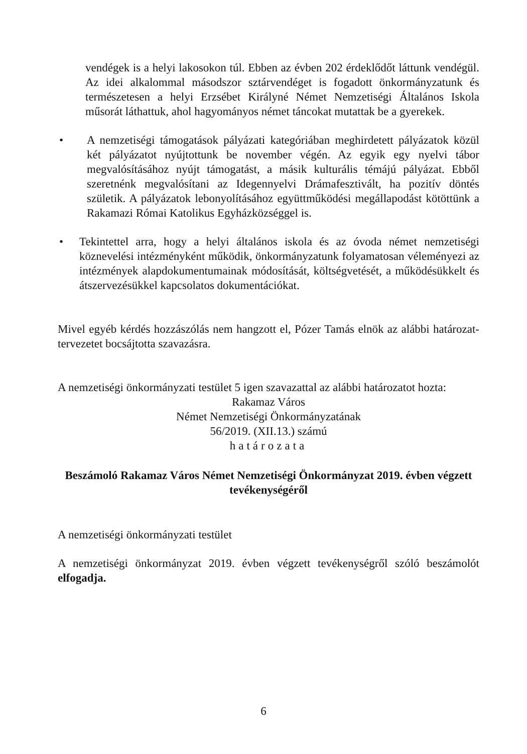vendégek is a helyi lakosokon túl. Ebben az évben 202 érdeklődőt láttunk vendégül. Az idei alkalommal másodszor sztárvendéget is fogadott önkormányzatunk és természetesen a helyi Erzsébet Királyné Német Nemzetiségi Általános Iskola műsorát láthattuk, ahol hagyományos német táncokat mutattak be a gyerekek.
• A nemzetiségi támogatások pályázati kategóriában meghirdetett pályázatok közül két pályázatot nyújtottunk be november végén. Az egyik egy nyelvi tábor megvalósításához nyújt támogatást, a másik kulturális témájú pályázat. Ebből szeretnénk megvalósítani az Idegennyelvi Drámafesztivált, ha pozitív döntés születik. A pályázatok lebonyolításához együttműködési megállapodást kötöttünk a Rakamazi Római Katolikus Egyházközséggel is.
• Tekintettel arra, hogy a helyi általános iskola és az óvoda német nemzetiségi köznevelési intézményként működik, önkormányzatunk folyamatosan véleményezi az intézmények alapdokumentumainak módosítását, költségvetését, a működésükkelt és átszervezésükkel kapcsolatos dokumentációkat.
Mivel egyéb kérdés hozzászólás nem hangzott el, Pózer Tamás elnök az alábbi határozat-tervezetet bocsájtotta szavazásra.
A nemzetiségi önkormányzati testület 5 igen szavazattal az alábbi határozatot hozta:
Rakamaz Város
Német Nemzetiségi Önkormányzatának
56/2019. (XII.13.) számú
határozata
Beszámoló Rakamaz Város Német Nemzetiségi Önkormányzat 2019. évben végzett tevékenységéről
A nemzetiségi önkormányzati testület
A nemzetiségi önkormányzat 2019. évben végzett tevékenységről szóló beszámolót elfogadja.
6